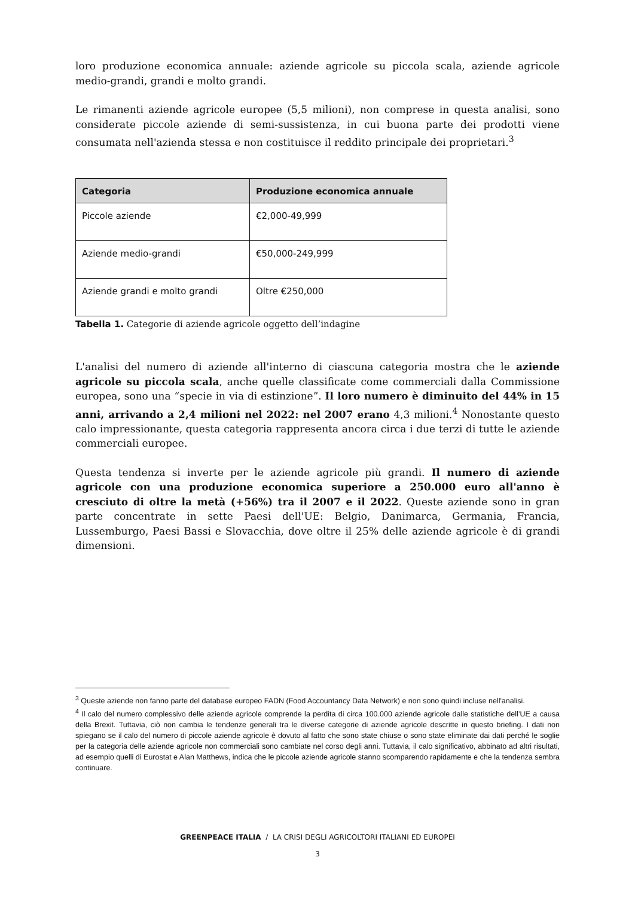loro produzione economica annuale: aziende agricole su piccola scala, aziende agricole medio-grandi, grandi e molto grandi.
Le rimanenti aziende agricole europee (5,5 milioni), non comprese in questa analisi, sono considerate piccole aziende di semi-sussistenza, in cui buona parte dei prodotti viene consumata nell'azienda stessa e non costituisce il reddito principale dei proprietari.<sup>3</sup>
| Categoria | Produzione economica annuale |
| --- | --- |
| Piccole aziende | €2,000-49,999 |
| Aziende medio-grandi | €50,000-249,999 |
| Aziende grandi e molto grandi | Oltre €250,000 |
Tabella 1. Categorie di aziende agricole oggetto dell’indagine
L'analisi del numero di aziende all'interno di ciascuna categoria mostra che le aziende agricole su piccola scala, anche quelle classificate come commerciali dalla Commissione europea, sono una “specie in via di estinzione”. Il loro numero è diminuito del 44% in 15 anni, arrivando a 2,4 milioni nel 2022: nel 2007 erano 4,3 milioni.<sup>4</sup> Nonostante questo calo impressionante, questa categoria rappresenta ancora circa i due terzi di tutte le aziende commerciali europee.
Questa tendenza si inverte per le aziende agricole più grandi. Il numero di aziende agricole con una produzione economica superiore a 250.000 euro all'anno è cresciuto di oltre la metà (+56%) tra il 2007 e il 2022. Queste aziende sono in gran parte concentrate in sette Paesi dell'UE: Belgio, Danimarca, Germania, Francia, Lussemburgo, Paesi Bassi e Slovacchia, dove oltre il 25% delle aziende agricole è di grandi dimensioni.
<sup>3</sup> Queste aziende non fanno parte del database europeo FADN (Food Accountancy Data Network) e non sono quindi incluse nell'analisi.
<sup>4</sup> Il calo del numero complessivo delle aziende agricole comprende la perdita di circa 100.000 aziende agricole dalle statistiche dell’UE a causa della Brexit. Tuttavia, ciò non cambia le tendenze generali tra le diverse categorie di aziende agricole descritte in questo briefing. I dati non spiegano se il calo del numero di piccole aziende agricole è dovuto al fatto che sono state chiuse o sono state eliminate dai dati perché le soglie per la categoria delle aziende agricole non commerciali sono cambiate nel corso degli anni. Tuttavia, il calo significativo, abbinato ad altri risultati, ad esempio quelli di Eurostat e Alan Matthews, indica che le piccole aziende agricole stanno scomparendo rapidamente e che la tendenza sembra continuare.
GREENPEACE ITALIA / LA CRISI DEGLI AGRICOLTORI ITALIANI ED EUROPEI
3